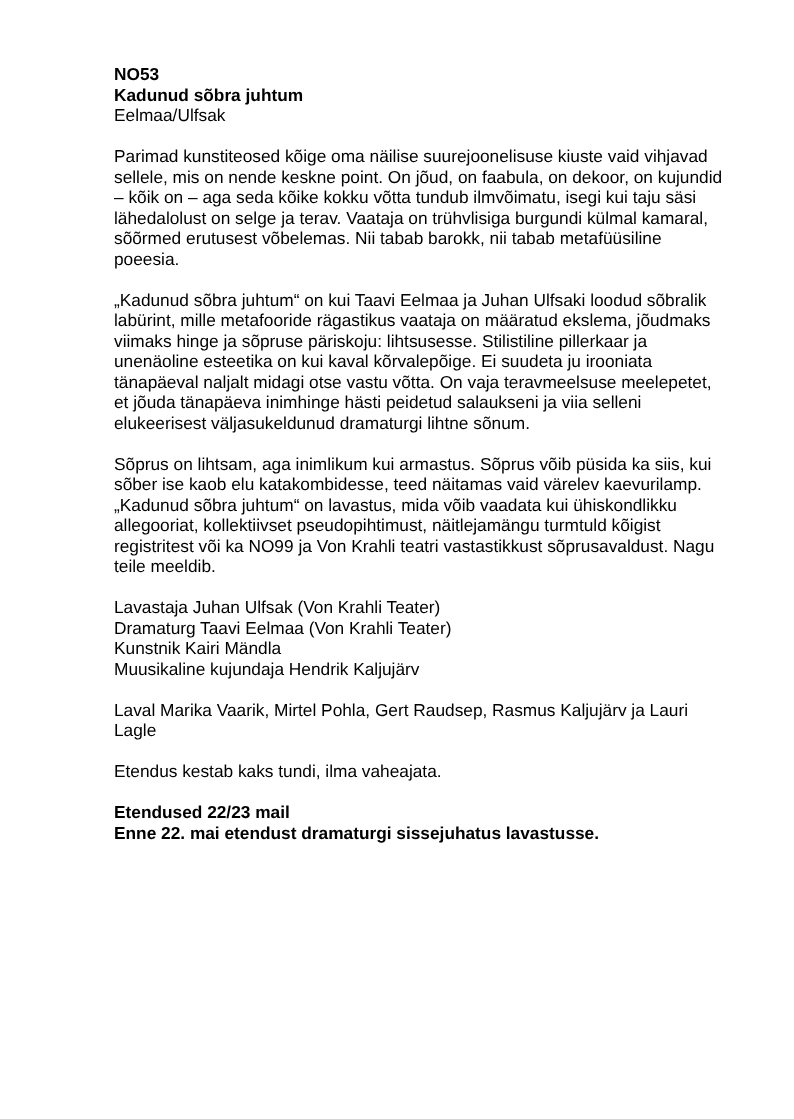NO53
Kadunud sõbra juhtum
Eelmaa/Ulfsak
Parimad kunstiteosed kõige oma näilise suurejoonelisuse kiuste vaid vihjavad sellele, mis on nende keskne point. On jõud, on faabula, on dekoor, on kujundid – kõik on – aga seda kõike kokku võtta tundub ilmvõimatu, isegi kui taju säsi lähedalolust on selge ja terav. Vaataja on trühvlisiga burgundi külmal kamaral, sõõrmed erutusest võbelemas. Nii tabab barokk, nii tabab metafüüsiline poeesia.
„Kadunud sõbra juhtum“ on kui Taavi Eelmaa ja Juhan Ulfsaki loodud sõbralik labürint, mille metafooride rägastikus vaataja on määratud ekslema, jõudmaks viimaks hinge ja sõpruse päriskoju: lihtsusesse. Stilistiline pillerkaar ja unenäoline esteetika on kui kaval kõrvalepõige. Ei suudeta ju irooniata tänapäeval naljalt midagi otse vastu võtta. On vaja teravmeelsuse meelepetet, et jõuda tänapäeva inimhinge hästi peidetud salaukseni ja viia selleni elukeerisest väljasukeldunud dramaturgi lihtne sõnum.
Sõprus on lihtsam, aga inimlikum kui armastus. Sõprus võib püsida ka siis, kui sõber ise kaob elu katakombidesse, teed näitamas vaid värelev kaevurilamp. „Kadunud sõbra juhtum“ on lavastus, mida võib vaadata kui ühiskondlikku allegooriat, kollektiivset pseudopihtimust, näitlejamängu turmtuld kõigist registritest või ka NO99 ja Von Krahli teatri vastastikkust sõprusavaldust. Nagu teile meeldib.
Lavastaja Juhan Ulfsak (Von Krahli Teater)
Dramaturg Taavi Eelmaa (Von Krahli Teater)
Kunstnik Kairi Mändla
Muusikaline kujundaja Hendrik Kaljujärv
Laval Marika Vaarik, Mirtel Pohla, Gert Raudsep, Rasmus Kaljujärv ja Lauri Lagle
Etendus kestab kaks tundi, ilma vaheajata.
Etendused 22/23 mail
Enne 22. mai etendust dramaturgi sissejuhatus lavastusse.